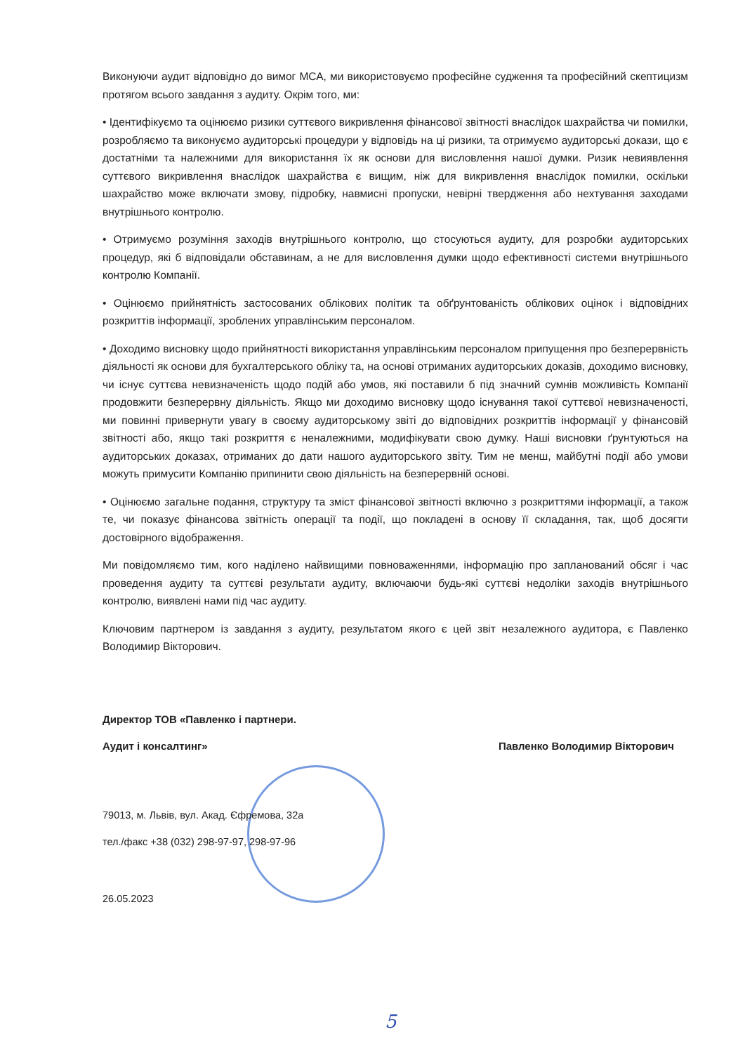Виконуючи аудит відповідно до вимог МСА, ми використовуємо професійне судження та професійний скептицизм протягом всього завдання з аудиту. Окрім того, ми:
• Ідентифікуємо та оцінюємо ризики суттєвого викривлення фінансової звітності внаслідок шахрайства чи помилки, розробляємо та виконуємо аудиторські процедури у відповідь на ці ризики, та отримуємо аудиторські докази, що є достатніми та належними для використання їх як основи для висловлення нашої думки. Ризик невиявлення суттєвого викривлення внаслідок шахрайства є вищим, ніж для викривлення внаслідок помилки, оскільки шахрайство може включати змову, підробку, навмисні пропуски, невірні твердження або нехтування заходами внутрішнього контролю.
• Отримуємо розуміння заходів внутрішнього контролю, що стосуються аудиту, для розробки аудиторських процедур, які б відповідали обставинам, а не для висловлення думки щодо ефективності системи внутрішнього контролю Компанії.
• Оцінюємо прийнятність застосованих облікових політик та обґрунтованість облікових оцінок і відповідних розкриттів інформації, зроблених управлінським персоналом.
• Доходимо висновку щодо прийнятності використання управлінським персоналом припущення про безперервність діяльності як основи для бухгалтерського обліку та, на основі отриманих аудиторських доказів, доходимо висновку, чи існує суттєва невизначеність щодо подій або умов, які поставили б під значний сумнів можливість Компанії продовжити безперервну діяльність. Якщо ми доходимо висновку щодо існування такої суттєвої невизначеності, ми повинні привернути увагу в своєму аудиторському звіті до відповідних розкриттів інформації у фінансовій звітності або, якщо такі розкриття є неналежними, модифікувати свою думку. Наші висновки ґрунтуються на аудиторських доказах, отриманих до дати нашого аудиторського звіту. Тим не менш, майбутні події або умови можуть примусити Компанію припинити свою діяльність на безперервній основі.
• Оцінюємо загальне подання, структуру та зміст фінансової звітності включно з розкриттями інформації, а також те, чи показує фінансова звітність операції та події, що покладені в основу її складання, так, щоб досягти достовірного відображення.
Ми повідомляємо тим, кого наділено найвищими повноваженнями, інформацію про запланований обсяг і час проведення аудиту та суттєві результати аудиту, включаючи будь-які суттєві недоліки заходів внутрішнього контролю, виявлені нами під час аудиту.
Ключовим партнером із завдання з аудиту, результатом якого є цей звіт незалежного аудитора, є Павленко Володимир Вікторович.
Директор ТОВ «Павленко і партнери.
Аудит і консалтинг»
Павленко Володимир Вікторович
79013, м. Львів, вул. Акад. Єфремова, 32а
тел./факс +38 (032) 298-97-97, 298-97-96
26.05.2023
5